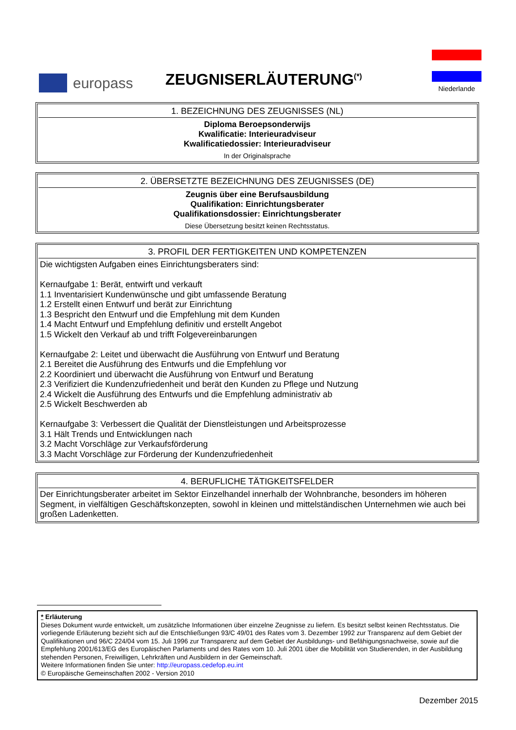europass
ZEUGNISERLÄUTERUNG<sup>(*)</sup>
Niederlande
1. BEZEICHNUNG DES ZEUGNISSES (NL)
Diploma Beroepsonderwijs
Kwalificatie: Interieuradviseur
Kwalificatiedossier: Interieuradviseur
In der Originalsprache
2. ÜBERSETZTE BEZEICHNUNG DES ZEUGNISSES (DE)
Zeugnis über eine Berufsausbildung
Qualifikation: Einrichtungsberater
Qualifikationsdossier: Einrichtungsberater
Diese Übersetzung besitzt keinen Rechtsstatus.
3. PROFIL DER FERTIGKEITEN UND KOMPETENZEN
Die wichtigsten Aufgaben eines Einrichtungsberaters sind:
Kernaufgabe 1: Berät, entwirft und verkauft
1.1 Inventarisiert Kundenwünsche und gibt umfassende Beratung
1.2 Erstellt einen Entwurf und berät zur Einrichtung
1.3 Bespricht den Entwurf und die Empfehlung mit dem Kunden
1.4 Macht Entwurf und Empfehlung definitiv und erstellt Angebot
1.5 Wickelt den Verkauf ab und trifft Folgevereinbarungen
Kernaufgabe 2: Leitet und überwacht die Ausführung von Entwurf und Beratung
2.1 Bereitet die Ausführung des Entwurfs und die Empfehlung vor
2.2 Koordiniert und überwacht die Ausführung von Entwurf und Beratung
2.3 Verifiziert die Kundenzufriedenheit und berät den Kunden zu Pflege und Nutzung
2.4 Wickelt die Ausführung des Entwurfs und die Empfehlung administrativ ab
2.5 Wickelt Beschwerden ab
Kernaufgabe 3: Verbessert die Qualität der Dienstleistungen und Arbeitsprozesse
3.1 Hält Trends und Entwicklungen nach
3.2 Macht Vorschläge zur Verkaufsförderung
3.3 Macht Vorschläge zur Förderung der Kundenzufriedenheit
4. BERUFLICHE TÄTIGKEITSFELDER
Der Einrichtungsberater arbeitet im Sektor Einzelhandel innerhalb der Wohnbranche, besonders im höheren Segment, in vielfältigen Geschäftskonzepten, sowohl in kleinen und mittelständischen Unternehmen wie auch bei großen Ladenketten.
* Erläuterung
Dieses Dokument wurde entwickelt, um zusätzliche Informationen über einzelne Zeugnisse zu liefern. Es besitzt selbst keinen Rechtsstatus. Die vorliegende Erläuterung bezieht sich auf die Entschließungen 93/C 49/01 des Rates vom 3. Dezember 1992 zur Transparenz auf dem Gebiet der Qualifikationen und 96/C 224/04 vom 15. Juli 1996 zur Transparenz auf dem Gebiet der Ausbildungs- und Befähigungsnachweise, sowie auf die Empfehlung 2001/613/EG des Europäischen Parlaments und des Rates vom 10. Juli 2001 über die Mobilität von Studierenden, in der Ausbildung stehenden Personen, Freiwilligen, Lehrkräften und Ausbildern in der Gemeinschaft.
Weitere Informationen finden Sie unter: http://europass.cedefop.eu.int
© Europäische Gemeinschaften 2002 - Version 2010
Dezember 2015